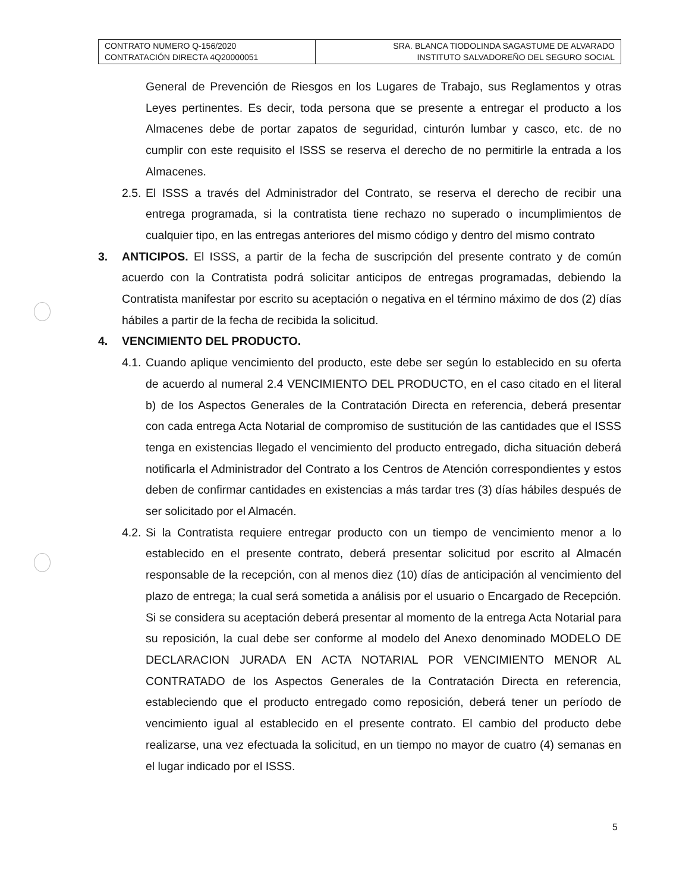| CONTRATO NUMERO Q-156/2020 CONTRATACIÓN DIRECTA 4Q20000051 | SRA. BLANCA TIODOLINDA SAGASTUME DE ALVARADO INSTITUTO SALVADOREÑO DEL SEGURO SOCIAL |
General de Prevención de Riesgos en los Lugares de Trabajo, sus Reglamentos y otras Leyes pertinentes. Es decir, toda persona que se presente a entregar el producto a los Almacenes debe de portar zapatos de seguridad, cinturón lumbar y casco, etc. de no cumplir con este requisito el ISSS se reserva el derecho de no permitirle la entrada a los Almacenes.
2.5.
El ISSS a través del Administrador del Contrato, se reserva el derecho de recibir una entrega programada, si la contratista tiene rechazo no superado o incumplimientos de cualquier tipo, en las entregas anteriores del mismo código y dentro del mismo contrato
3. ANTICIPOS. El ISSS, a partir de la fecha de suscripción del presente contrato y de común acuerdo con la Contratista podrá solicitar anticipos de entregas programadas, debiendo la Contratista manifestar por escrito su aceptación o negativa en el término máximo de dos (2) días hábiles a partir de la fecha de recibida la solicitud.
4. VENCIMIENTO DEL PRODUCTO.
4.1.
Cuando aplique vencimiento del producto, este debe ser según lo establecido en su oferta de acuerdo al numeral 2.4 VENCIMIENTO DEL PRODUCTO, en el caso citado en el literal b) de los Aspectos Generales de la Contratación Directa en referencia, deberá presentar con cada entrega Acta Notarial de compromiso de sustitución de las cantidades que el ISSS tenga en existencias llegado el vencimiento del producto entregado, dicha situación deberá notificarla el Administrador del Contrato a los Centros de Atención correspondientes y estos deben de confirmar cantidades en existencias a más tardar tres (3) días hábiles después de ser solicitado por el Almacén.
4.2.
Si la Contratista requiere entregar producto con un tiempo de vencimiento menor a lo establecido en el presente contrato, deberá presentar solicitud por escrito al Almacén responsable de la recepción, con al menos diez (10) días de anticipación al vencimiento del plazo de entrega; la cual será sometida a análisis por el usuario o Encargado de Recepción. Si se considera su aceptación deberá presentar al momento de la entrega Acta Notarial para su reposición, la cual debe ser conforme al modelo del Anexo denominado MODELO DE DECLARACION JURADA EN ACTA NOTARIAL POR VENCIMIENTO MENOR AL CONTRATADO de los Aspectos Generales de la Contratación Directa en referencia, estableciendo que el producto entregado como reposición, deberá tener un período de vencimiento igual al establecido en el presente contrato. El cambio del producto debe realizarse, una vez efectuada la solicitud, en un tiempo no mayor de cuatro (4) semanas en el lugar indicado por el ISSS.
5